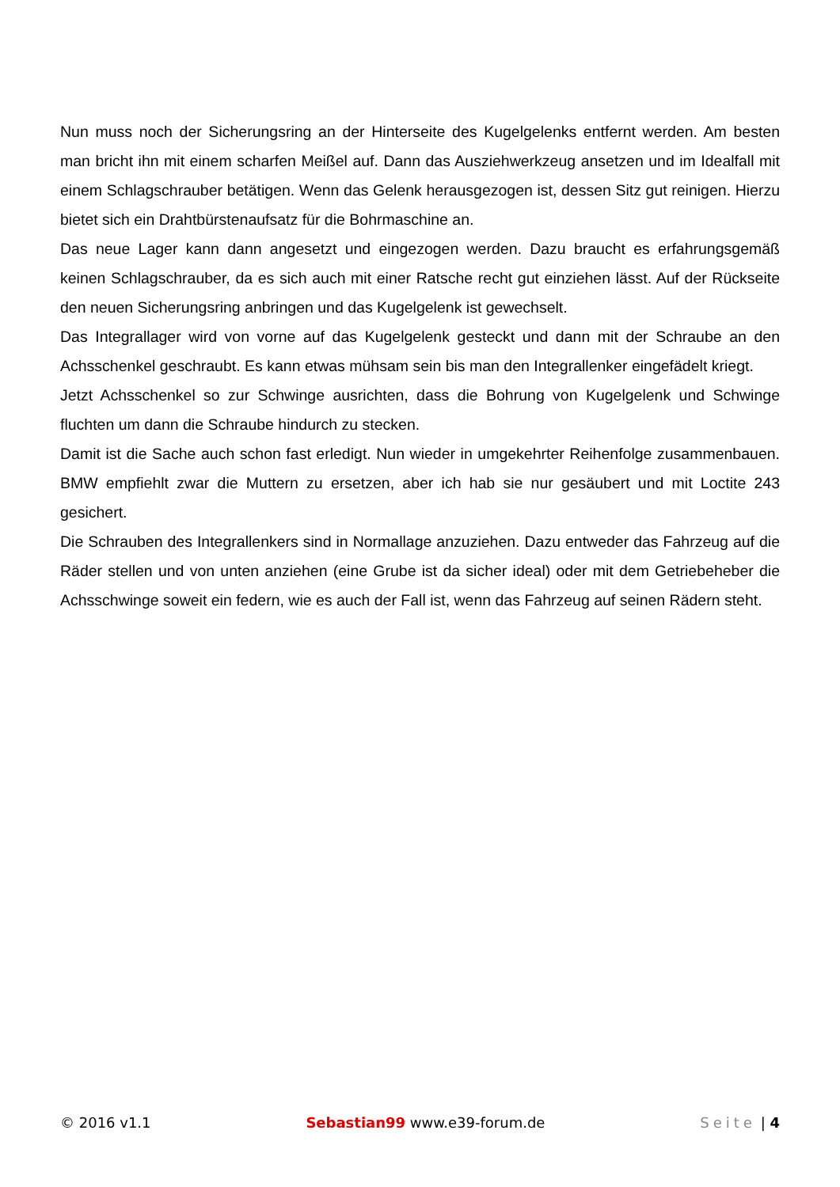Nun muss noch der Sicherungsring an der Hinterseite des Kugelgelenks entfernt werden. Am besten man bricht ihn mit einem scharfen Meißel auf. Dann das Ausziehwerkzeug ansetzen und im Idealfall mit einem Schlagschrauber betätigen. Wenn das Gelenk herausgezogen ist, dessen Sitz gut reinigen. Hierzu bietet sich ein Drahtbürstenaufsatz für die Bohrmaschine an.
Das neue Lager kann dann angesetzt und eingezogen werden. Dazu braucht es erfahrungsgemäß keinen Schlagschrauber, da es sich auch mit einer Ratsche recht gut einziehen lässt. Auf der Rückseite den neuen Sicherungsring anbringen und das Kugelgelenk ist gewechselt.
Das Integrallager wird von vorne auf das Kugelgelenk gesteckt und dann mit der Schraube an den Achsschenkel geschraubt. Es kann etwas mühsam sein bis man den Integrallenker eingefädelt kriegt.
Jetzt Achsschenkel so zur Schwinge ausrichten, dass die Bohrung von Kugelgelenk und Schwinge fluchten um dann die Schraube hindurch zu stecken.
Damit ist die Sache auch schon fast erledigt. Nun wieder in umgekehrter Reihenfolge zusammenbauen. BMW empfiehlt zwar die Muttern zu ersetzen, aber ich hab sie nur gesäubert und mit Loctite 243 gesichert.
Die Schrauben des Integrallenkers sind in Normallage anzuziehen. Dazu entweder das Fahrzeug auf die Räder stellen und von unten anziehen (eine Grube ist da sicher ideal) oder mit dem Getriebeheber die Achsschwinge soweit ein federn, wie es auch der Fall ist, wenn das Fahrzeug auf seinen Rädern steht.
© 2016 v1.1 Sebastian99 www.e39-forum.de Seite | 4